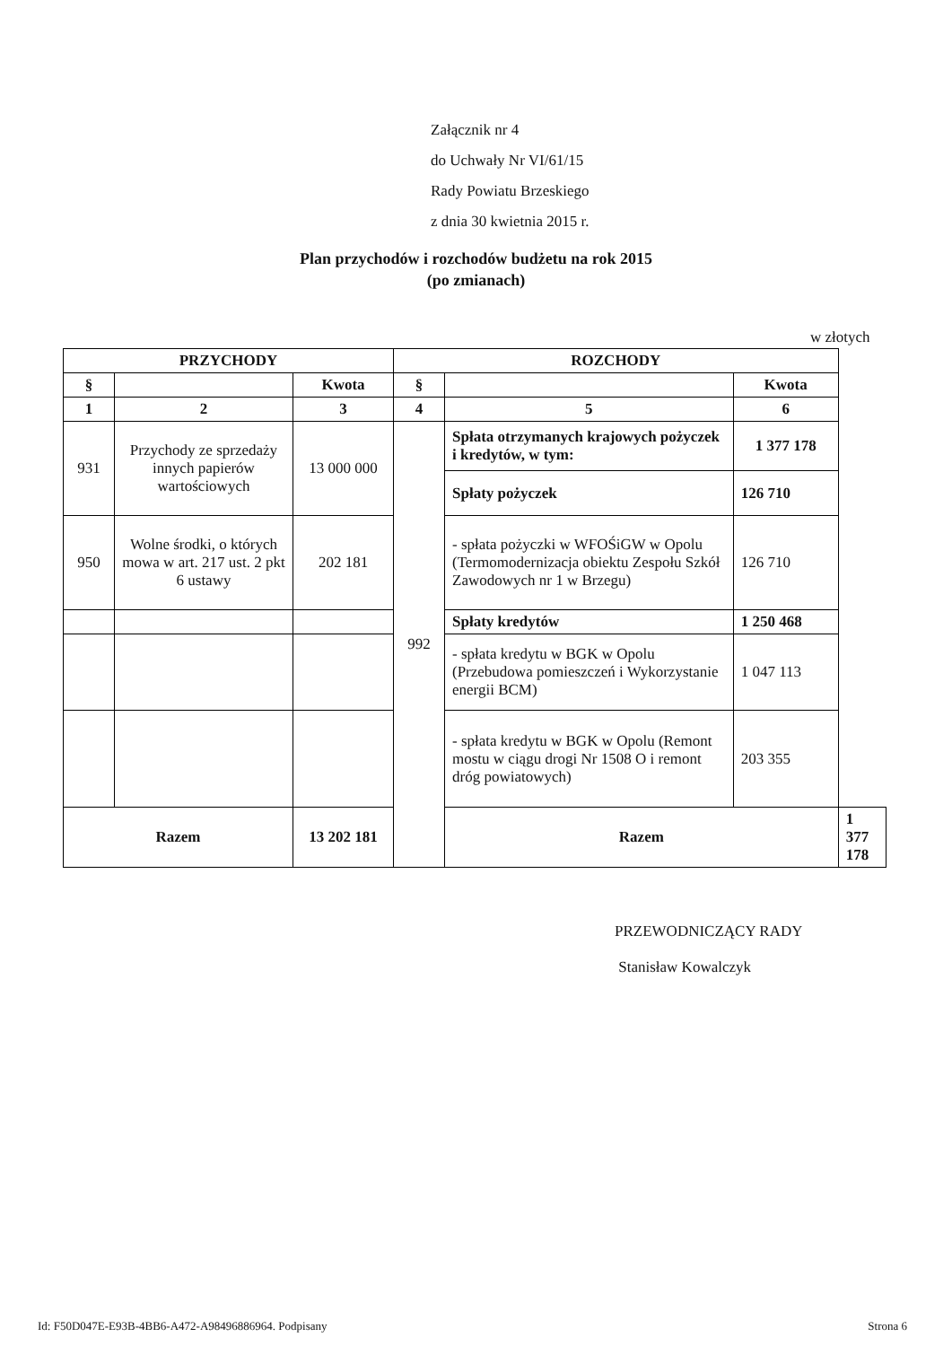Załącznik nr 4
do Uchwały Nr VI/61/15
Rady Powiatu Brzeskiego
z dnia 30 kwietnia 2015 r.
Plan przychodów i rozchodów budżetu na rok 2015
(po zmianach)
w złotych
| PRZYCHODY | | | ROZCHODY | | | |
| --- | --- | --- | --- | --- | --- | --- |
| § | | Kwota | § | | Kwota | |
| 1 | 2 | 3 | 4 | 5 | 6 | |
| 931 | Przychody ze sprzedaży innych papierów wartościowych | 13 000 000 | 992 | Spłata otrzymanych krajowych pożyczek i kredytów, w tym: | 1 377 178 | |
| | | | | Spłaty pożyczek | 126 710 | |
| 950 | Wolne środki, o których mowa w art. 217 ust. 2 pkt 6 ustawy | 202 181 | | - spłata pożyczki w WFOŚiGW w Opolu (Termomodernizacja obiektu Zespołu Szkół Zawodowych nr 1 w Brzegu) | 126 710 | |
| | | | | Spłaty kredytów | 1 250 468 | |
| | | | | - spłata kredytu w BGK w Opolu (Przebudowa pomieszczeń i Wykorzystanie energii BCM) | 1 047 113 | |
| | | | | - spłata kredytu w BGK w Opolu (Remont mostu w ciągu drogi Nr 1508 O i remont dróg powiatowych) | 203 355 | |
| Razem | | 13 202 181 | | Razem | | 1 377 178 |
PRZEWODNICZĄCY RADY
Stanisław Kowalczyk
Id: F50D047E-E93B-4BB6-A472-A98496886964. Podpisany Strona 6